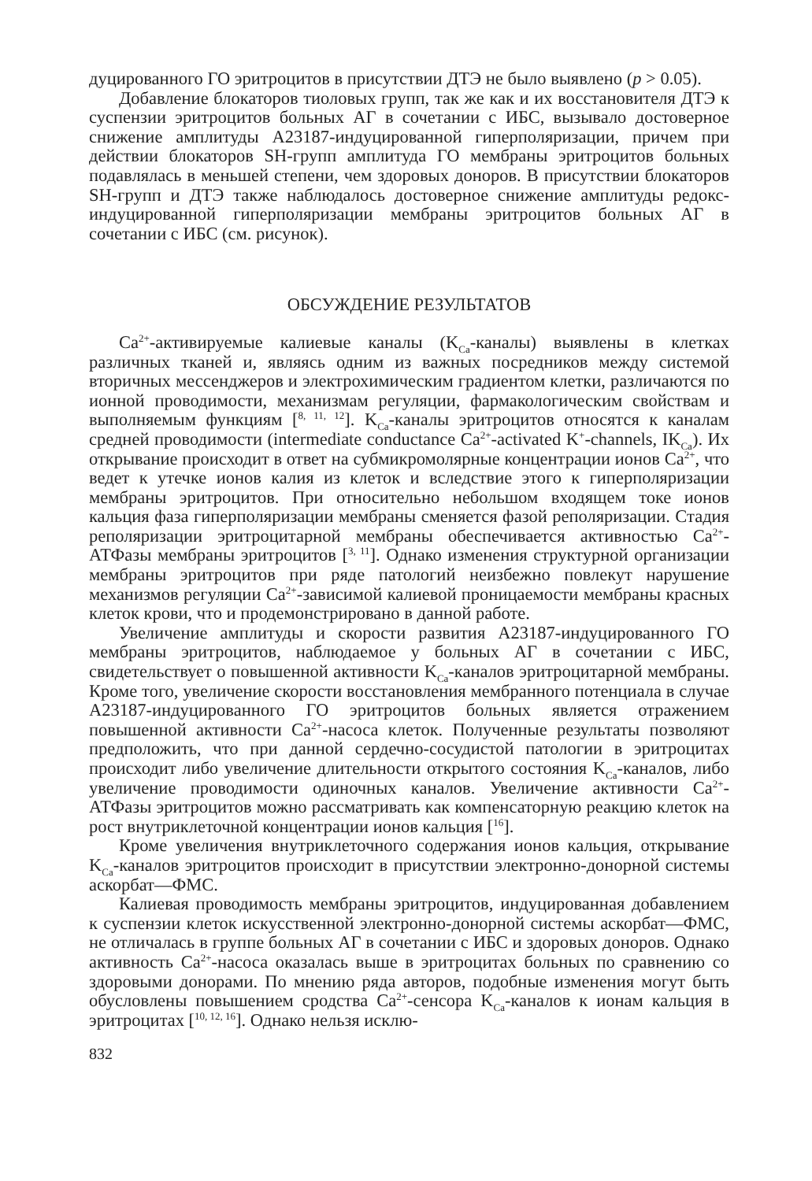дуцированного ГО эритроцитов в присутствии ДТЭ не было выявлено (p > 0.05).
Добавление блокаторов тиоловых групп, так же как и их восстановителя ДТЭ к суспензии эритроцитов больных АГ в сочетании с ИБС, вызывало достоверное снижение амплитуды А23187-индуцированной гиперполяризации, причем при действии блокаторов SH-групп амплитуда ГО мембраны эритроцитов больных подавлялась в меньшей степени, чем здоровых доноров. В присутствии блокаторов SH-групп и ДТЭ также наблюдалось достоверное снижение амплитуды редокс-индуцированной гиперполяризации мембраны эритроцитов больных АГ в сочетании с ИБС (см. рисунок).
ОБСУЖДЕНИЕ РЕЗУЛЬТАТОВ
Ca<sup>2+</sup>-активируемые калиевые каналы (K<sub>Ca</sub>-каналы) выявлены в клетках различных тканей и, являясь одним из важных посредников между системой вторичных мессенджеров и электрохимическим градиентом клетки, различаются по ионной проводимости, механизмам регуляции, фармакологическим свойствам и выполняемым функциям [<sup>8, 11, 12</sup>]. K<sub>Ca</sub>-каналы эритроцитов относятся к каналам средней проводимости (intermediate conductance Ca<sup>2+</sup>-activated K<sup>+</sup>-channels, IK<sub>Ca</sub>). Их открывание происходит в ответ на субмикромолярные концентрации ионов Ca<sup>2+</sup>, что ведет к утечке ионов калия из клеток и вследствие этого к гиперполяризации мембраны эритроцитов. При относительно небольшом входящем токе ионов кальция фаза гиперполяризации мембраны сменяется фазой реполяризации. Стадия реполяризации эритроцитарной мембраны обеспечивается активностью Ca<sup>2+</sup>-АТФазы мембраны эритроцитов [<sup>3, 11</sup>]. Однако изменения структурной организации мембраны эритроцитов при ряде патологий неизбежно повлекут нарушение механизмов регуляции Ca<sup>2+</sup>-зависимой калиевой проницаемости мембраны красных клеток крови, что и продемонстрировано в данной работе.
Увеличение амплитуды и скорости развития А23187-индуцированного ГО мембраны эритроцитов, наблюдаемое у больных АГ в сочетании с ИБС, свидетельствует о повышенной активности K<sub>Ca</sub>-каналов эритроцитарной мембраны. Кроме того, увеличение скорости восстановления мембранного потенциала в случае А23187-индуцированного ГО эритроцитов больных является отражением повышенной активности Ca<sup>2+</sup>-насоса клеток. Полученные результаты позволяют предположить, что при данной сердечно-сосудистой патологии в эритроцитах происходит либо увеличение длительности открытого состояния K<sub>Ca</sub>-каналов, либо увеличение проводимости одиночных каналов. Увеличение активности Ca<sup>2+</sup>-АТФазы эритроцитов можно рассматривать как компенсаторную реакцию клеток на рост внутриклеточной концентрации ионов кальция [<sup>16</sup>].
Кроме увеличения внутриклеточного содержания ионов кальция, открывание K<sub>Ca</sub>-каналов эритроцитов происходит в присутствии электронно-донорной системы аскорбат—ФМС.
Калиевая проводимость мембраны эритроцитов, индуцированная добавлением к суспензии клеток искусственной электронно-донорной системы аскорбат—ФМС, не отличалась в группе больных АГ в сочетании с ИБС и здоровых доноров. Однако активность Ca<sup>2+</sup>-насоса оказалась выше в эритроцитах больных по сравнению со здоровыми донорами. По мнению ряда авторов, подобные изменения могут быть обусловлены повышением сродства Ca<sup>2+</sup>-сенсора K<sub>Ca</sub>-каналов к ионам кальция в эритроцитах [<sup>10, 12, 16</sup>]. Однако нельзя исклю-
832